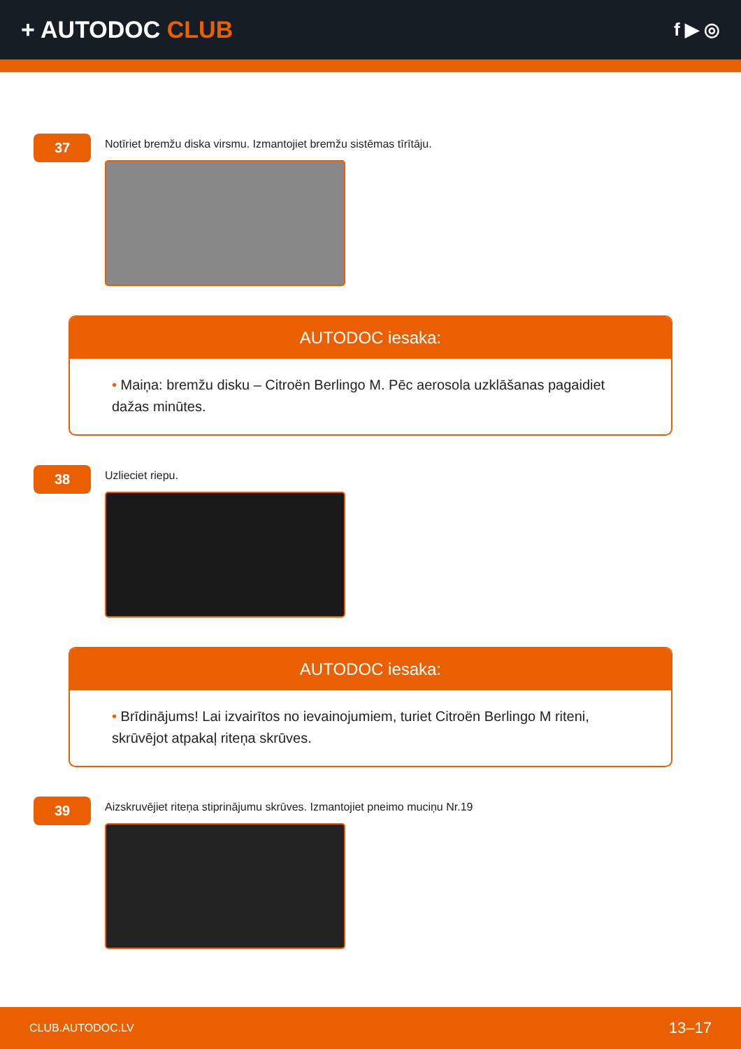+ AUTODOC CLUB
f ▶ ◎
37
Notīriet bremžu diska virsmu. Izmantojiet bremžu sistēmas tīrītāju.
AUTODOC iesaka:
• Maiņa: bremžu disku – Citroën Berlingo M. Pēc aerosola uzklāšanas pagaidiet dažas minūtes.
38
Uzlieciet riepu.
AUTODOC iesaka:
• Brīdinājums! Lai izvairītos no ievainojumiem, turiet Citroën Berlingo M riteni, skrūvējot atpakaļ riteņa skrūves.
39
Aizskruvējiet riteņa stiprinājumu skrūves. Izmantojiet pneimo muciņu Nr.19
CLUB.AUTODOC.LV 13–17